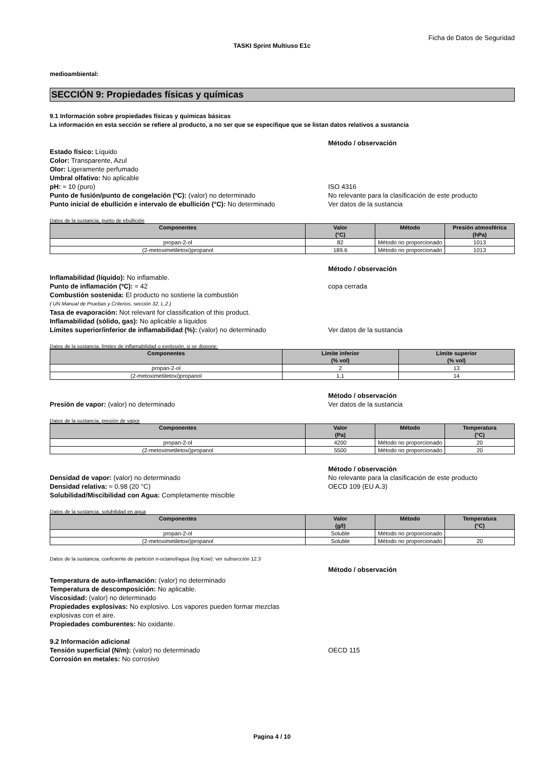Ficha de Datos de Seguridad
TASKI Sprint Multiuso E1c
medioambiental:
SECCIÓN 9: Propiedades físicas y químicas
9.1 Información sobre propiedades físicas y químicas básicas
La información en esta sección se refiere al producto, a no ser que se especifique que se listan datos relativos a sustancia
Método / observación
Estado físico: Líquido
Color: Transparente, Azul
Olor: Ligeramente perfumado
Umbral olfativo: No aplicable
pH: ≈ 10 (puro) ISO 4316
Punto de fusión/punto de congelación (ºC): (valor) no determinado No relevante para la clasificación de este producto
Punto inicial de ebullición e intervalo de ebullición (°C): No determinado
Ver datos de la sustancia
Datos de la sustancia, punto de ebullición
| Componentes | Valor (°C) | Método | Presión atmosférica (hPa) |
| --- | --- | --- | --- |
| propan-2-ol | 82 | Método no proporcionado | 1013 |
| (2-metoximetiletoxi)propanol | 189.6 | Método no proporcionado | 1013 |
Método / observación
Inflamabilidad (líquido): No inflamable.
Punto de inflamación (ºC): ≈ 42 copa cerrada
Combustión sostenida: El producto no sostiene la combustión
( UN Manual de Pruebas y Criterios, sección 32, L.2 )
Tasa de evaporación: Not relevant for classification of this product.
Inflamabilidad (sólido, gas): No aplicable a líquidos
Límites superior/inferior de inflamabilidad (%): (valor) no determinado
Ver datos de la sustancia
Datos de la sustancia, límites de inflamabilidad o explosión, si se dispone:
| Componentes | Límite inferior (% vol) | Límite superior (% vol) |
| --- | --- | --- |
| propan-2-ol | 2 | 13 |
| (2-metoximetiletoxi)propanol | 1.1 | 14 |
Método / observación
Presión de vapor: (valor) no determinado Ver datos de la sustancia
Datos de la sustancia, presión de vapor
| Componentes | Valor (Pa) | Método | Temperatura (°C) |
| --- | --- | --- | --- |
| propan-2-ol | 4200 | Método no proporcionado | 20 |
| (2-metoximetiletoxi)propanol | 5500 | Método no proporcionado | 20 |
Método / observación
Densidad de vapor: (valor) no determinado No relevante para la clasificación de este producto
Densidad relativa: ≈ 0.98 (20 °C) OECD 109 (EU A.3)
Solubilidad/Miscibilidad con Agua: Completamente miscible
Datos de la sustancia, solubilidad en agua
| Componentes | Valor (g/l) | Método | Temperatura (°C) |
| --- | --- | --- | --- |
| propan-2-ol | Soluble | Método no proporcionado | |
| (2-metoximetiletoxi)propanol | Soluble | Método no proporcionado | 20 |
Datos de la sustancia, coeficiente de partición n-octanol/agua (log Kow): ver subsección 12.3
Método / observación
Temperatura de auto-inflamación: (valor) no determinado
Temperatura de descomposición: No aplicable.
Viscosidad: (valor) no determinado
Propiedades explosivas: No explosivo. Los vapores pueden formar mezclas
explosivas con el aire.
Propiedades comburentes: No oxidante.
9.2 Información adicional
Tensión superficial (N/m): (valor) no determinado OECD 115
Corrosión en metales: No corrosivo
Pagina 4 / 10